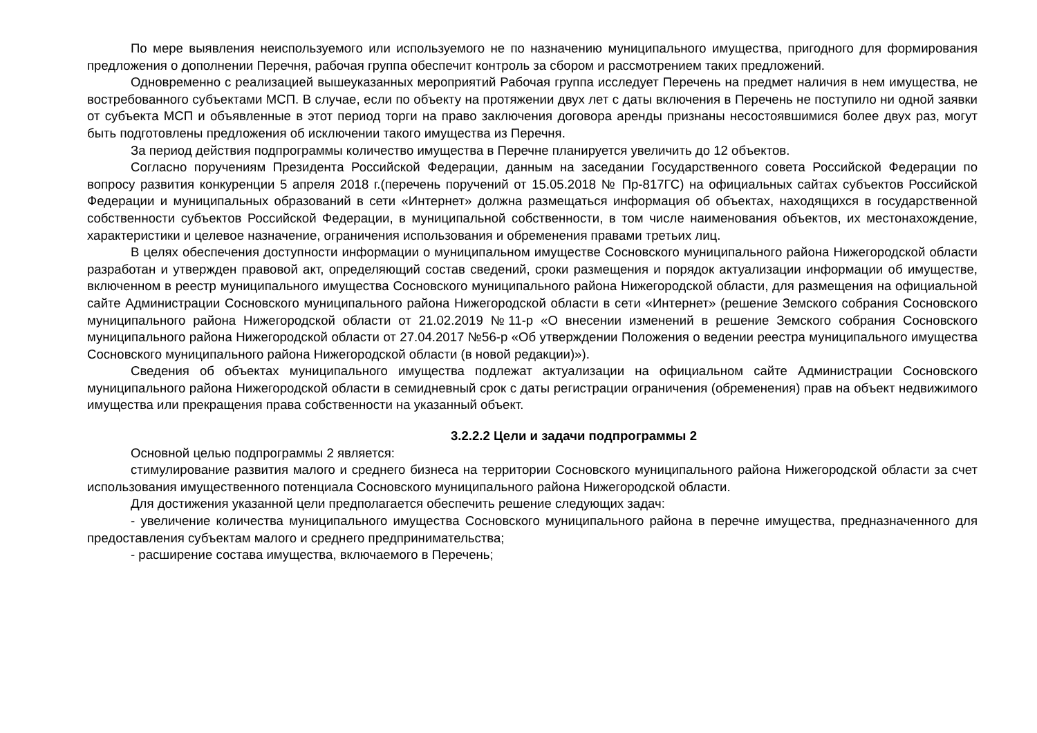По мере выявления неиспользуемого или используемого не по назначению муниципального имущества, пригодного для формирования предложения о дополнении Перечня, рабочая группа обеспечит контроль за сбором и рассмотрением таких предложений.
Одновременно с реализацией вышеуказанных мероприятий Рабочая группа исследует Перечень на предмет наличия в нем имущества, не востребованного субъектами МСП. В случае, если по объекту на протяжении двух лет с даты включения в Перечень не поступило ни одной заявки от субъекта МСП и объявленные в этот период торги на право заключения договора аренды признаны несостоявшимися более двух раз, могут быть подготовлены предложения об исключении такого имущества из Перечня.
За период действия подпрограммы количество имущества в Перечне планируется увеличить до 12 объектов.
Согласно поручениям Президента Российской Федерации, данным на заседании Государственного совета Российской Федерации по вопросу развития конкуренции 5 апреля 2018 г.(перечень поручений от 15.05.2018 № Пр-817ГС) на официальных сайтах субъектов Российской Федерации и муниципальных образований в сети «Интернет» должна размещаться информация об объектах, находящихся в государственной собственности субъектов Российской Федерации, в муниципальной собственности, в том числе наименования объектов, их местонахождение, характеристики и целевое назначение, ограничения использования и обременения правами третьих лиц.
В целях обеспечения доступности информации о муниципальном имуществе Сосновского муниципального района Нижегородской области разработан и утвержден правовой акт, определяющий состав сведений, сроки размещения и порядок актуализации информации об имуществе, включенном в реестр муниципального имущества Сосновского муниципального района Нижегородской области, для размещения на официальной сайте Администрации Сосновского муниципального района Нижегородской области в сети «Интернет» (решение Земского собрания Сосновского муниципального района Нижегородской области от 21.02.2019 №11-р «О внесении изменений в решение Земского собрания Сосновского муниципального района Нижегородской области от 27.04.2017 №56-р «Об утверждении Положения о ведении реестра муниципального имущества Сосновского муниципального района Нижегородской области (в новой редакции)»).
Сведения об объектах муниципального имущества подлежат актуализации на официальном сайте Администрации Сосновского муниципального района Нижегородской области в семидневный срок с даты регистрации ограничения (обременения) прав на объект недвижимого имущества или прекращения права собственности на указанный объект.
3.2.2.2 Цели и задачи подпрограммы 2
Основной целью подпрограммы 2 является:
стимулирование развития малого и среднего бизнеса на территории Сосновского муниципального района Нижегородской области за счет использования имущественного потенциала Сосновского муниципального района Нижегородской области.
Для достижения указанной цели предполагается обеспечить решение следующих задач:
- увеличение количества муниципального имущества Сосновского муниципального района в перечне имущества, предназначенного для предоставления субъектам малого и среднего предпринимательства;
- расширение состава имущества, включаемого в Перечень;